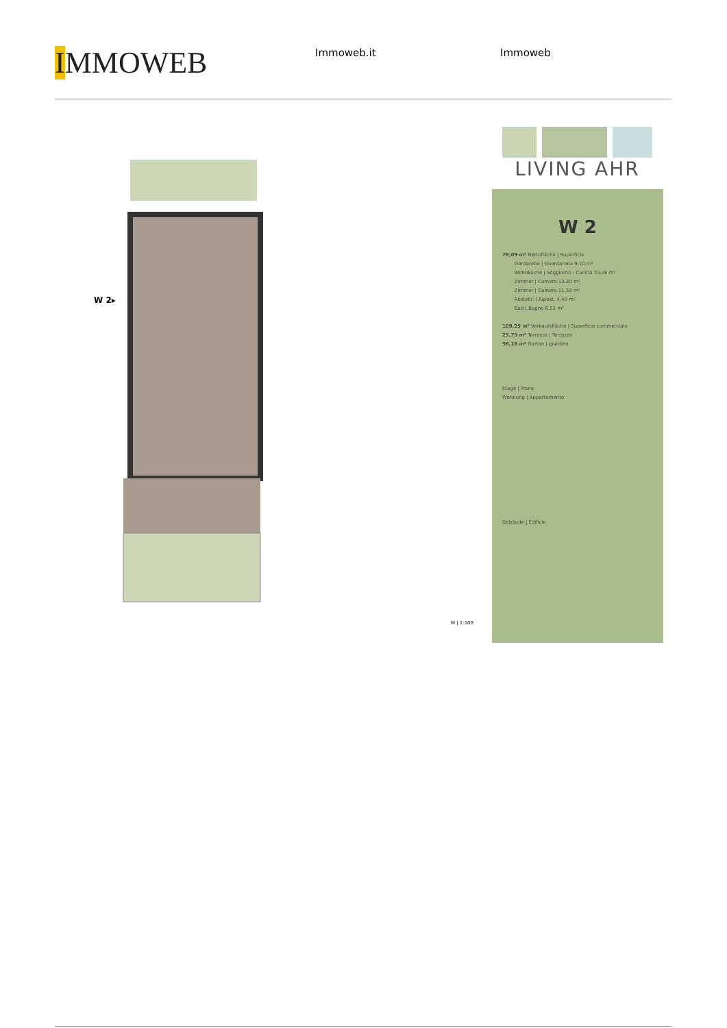IMMOWEB
Immoweb.it Immoweb
W 2▸
LIVING AHR
W 2
78,09 m² Nettofläche | Superficie
Garderobe | Guardaroba 9,10 m²
Wohnküche | Soggiorno - Cucina 33,28 m²
Zimmer | Camera 13,20 m²
Zimmer | Camera 11,59 m²
Abstellr. | Ripost. 4,40 m²
Bad | Bagno 6,52 m²
109,25 m² Verkaufsfläche | Superficie commerciale
25,75 m² Terrasse | Terrazzo
36,18 m² Garten | giardino
Etage | Piano
Wohnung | Appartamento
Gebäude | Edificio
M | 1:100